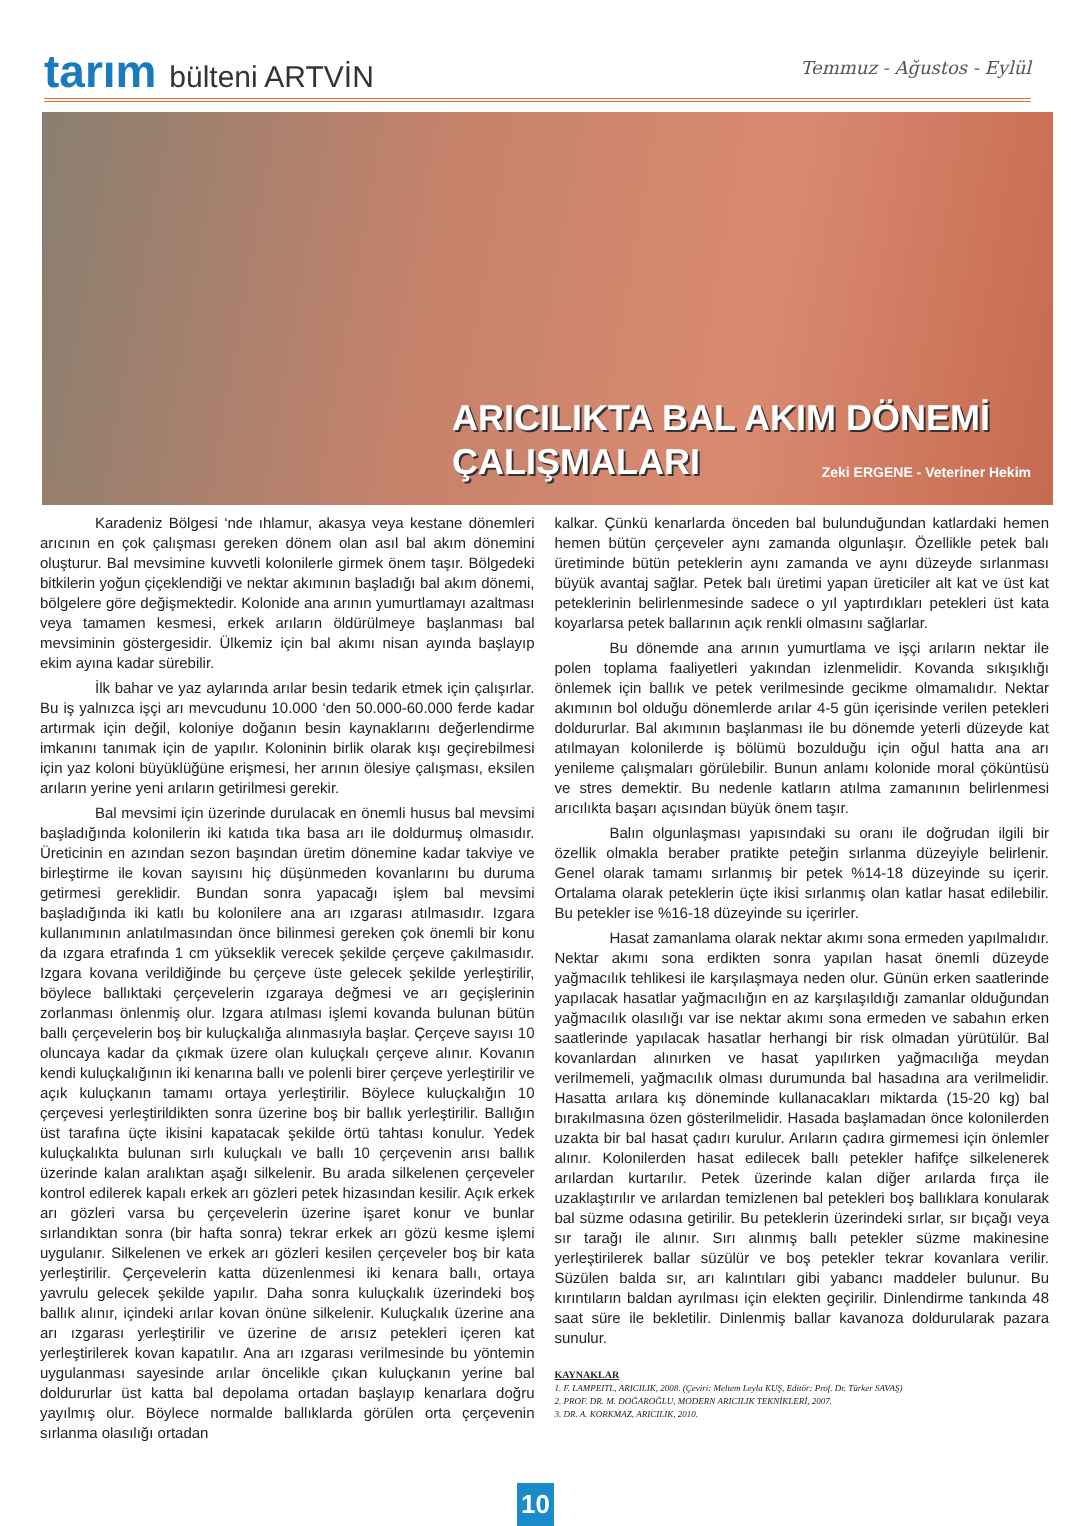tarım bülteni ARTVİN
Temmuz - Ağustos - Eylül
ARICILIKTA BAL AKIM DÖNEMİ ÇALIŞMALARI
Zeki ERGENE - Veteriner Hekim
Karadeniz Bölgesi ‘nde ıhlamur, akasya veya kestane dönemleri arıcının en çok çalışması gereken dönem olan asıl bal akım dönemini oluşturur. Bal mevsimine kuvvetli kolonilerle girmek önem taşır. Bölgedeki bitkilerin yoğun çiçeklendiği ve nektar akımının başladığı bal akım dönemi, bölgelere göre değişmektedir. Kolonide ana arının yumurtlamayı azaltması veya tamamen kesmesi, erkek arıların öldürülmeye başlanması bal mevsiminin göstergesidir. Ülkemiz için bal akımı nisan ayında başlayıp ekim ayına kadar sürebilir.
İlk bahar ve yaz aylarında arılar besin tedarik etmek için çalışırlar. Bu iş yalnızca işçi arı mevcudunu 10.000 ‘den 50.000-60.000 ferde kadar artırmak için değil, koloniye doğanın besin kaynaklarını değerlendirme imkanını tanımak için de yapılır. Koloninin birlik olarak kışı geçirebilmesi için yaz koloni büyüklüğüne erişmesi, her arının ölesiye çalışması, eksilen arıların yerine yeni arıların getirilmesi gerekir.
Bal mevsimi için üzerinde durulacak en önemli husus bal mevsimi başladığında kolonilerin iki katıda tıka basa arı ile doldurmuş olmasıdır. Üreticinin en azından sezon başından üretim dönemine kadar takviye ve birleştirme ile kovan sayısını hiç düşünmeden kovanlarını bu duruma getirmesi gereklidir. Bundan sonra yapacağı işlem bal mevsimi başladığında iki katlı bu kolonilere ana arı ızgarası atılmasıdır. Izgara kullanımının anlatılmasından önce bilinmesi gereken çok önemli bir konu da ızgara etrafında 1 cm yükseklik verecek şekilde çerçeve çakılmasıdır. Izgara kovana verildiğinde bu çerçeve üste gelecek şekilde yerleştirilir, böylece ballıktaki çerçevelerin ızgaraya değmesi ve arı geçişlerinin zorlanması önlenmiş olur. Izgara atılması işlemi kovanda bulunan bütün ballı çerçevelerin boş bir kuluçkalığa alınmasıyla başlar. Çerçeve sayısı 10 oluncaya kadar da çıkmak üzere olan kuluçkalı çerçeve alınır. Kovanın kendi kuluçkalığının iki kenarına ballı ve polenli birer çerçeve yerleştirilir ve açık kuluçkanın tamamı ortaya yerleştirilir. Böylece kuluçkalığın 10 çerçevesi yerleştirildikten sonra üzerine boş bir ballık yerleştirilir. Ballığın üst tarafına üçte ikisini kapatacak şekilde örtü tahtası konulur. Yedek kuluçkalıkta bulunan sırlı kuluçkalı ve ballı 10 çerçevenin arısı ballık üzerinde kalan aralıktan aşağı silkelenir. Bu arada silkelenen çerçeveler kontrol edilerek kapalı erkek arı gözleri petek hizasından kesilir. Açık erkek arı gözleri varsa bu çerçevelerin üzerine işaret konur ve bunlar sırlandıktan sonra (bir hafta sonra) tekrar erkek arı gözü kesme işlemi uygulanır. Silkelenen ve erkek arı gözleri kesilen çerçeveler boş bir kata yerleştirilir. Çerçevelerin katta düzenlenmesi iki kenara ballı, ortaya yavrulu gelecek şekilde yapılır. Daha sonra kuluçkalık üzerindeki boş ballık alınır, içindeki arılar kovan önüne silkelenir. Kuluçkalık üzerine ana arı ızgarası yerleştirilir ve üzerine de arısız petekleri içeren kat yerleştirilerek kovan kapatılır. Ana arı ızgarası verilmesinde bu yöntemin uygulanması sayesinde arılar öncelikle çıkan kuluçkanın yerine bal doldururlar üst katta bal depolama ortadan başlayıp kenarlara doğru yayılmış olur. Böylece normalde ballıklarda görülen orta çerçevenin sırlanma olasılığı ortadan
kalkar. Çünkü kenarlarda önceden bal bulunduğundan katlardaki hemen hemen bütün çerçeveler aynı zamanda olgunlaşır. Özellikle petek balı üretiminde bütün peteklerin aynı zamanda ve aynı düzeyde sırlanması büyük avantaj sağlar. Petek balı üretimi yapan üreticiler alt kat ve üst kat peteklerinin belirlenmesinde sadece o yıl yaptırdıkları petekleri üst kata koyarlarsa petek ballarının açık renkli olmasını sağlarlar.
Bu dönemde ana arının yumurtlama ve işçi arıların nektar ile polen toplama faaliyetleri yakından izlenmelidir. Kovanda sıkışıklığı önlemek için ballık ve petek verilmesinde gecikme olmamalıdır. Nektar akımının bol olduğu dönemlerde arılar 4-5 gün içerisinde verilen petekleri doldururlar. Bal akımının başlanması ile bu dönemde yeterli düzeyde kat atılmayan kolonilerde iş bölümü bozulduğu için oğul hatta ana arı yenileme çalışmaları görülebilir. Bunun anlamı kolonide moral çöküntüsü ve stres demektir. Bu nedenle katların atılma zamanının belirlenmesi arıcılıkta başarı açısından büyük önem taşır.
Balın olgunlaşması yapısındaki su oranı ile doğrudan ilgili bir özellik olmakla beraber pratikte peteğin sırlanma düzeyiyle belirlenir. Genel olarak tamamı sırlanmış bir petek %14-18 düzeyinde su içerir. Ortalama olarak peteklerin üçte ikisi sırlanmış olan katlar hasat edilebilir. Bu petekler ise %16-18 düzeyinde su içerirler.
Hasat zamanlama olarak nektar akımı sona ermeden yapılmalıdır. Nektar akımı sona erdikten sonra yapılan hasat önemli düzeyde yağmacılık tehlikesi ile karşılaşmaya neden olur. Günün erken saatlerinde yapılacak hasatlar yağmacılığın en az karşılaşıldığı zamanlar olduğundan yağmacılık olasılığı var ise nektar akımı sona ermeden ve sabahın erken saatlerinde yapılacak hasatlar herhangi bir risk olmadan yürütülür. Bal kovanlardan alınırken ve hasat yapılırken yağmacılığa meydan verilmemeli, yağmacılık olması durumunda bal hasadına ara verilmelidir. Hasatta arılara kış döneminde kullanacakları miktarda (15-20 kg) bal bırakılmasına özen gösterilmelidir. Hasada başlamadan önce kolonilerden uzakta bir bal hasat çadırı kurulur. Arıların çadıra girmemesi için önlemler alınır. Kolonilerden hasat edilecek ballı petekler hafifçe silkelenerek arılardan kurtarılır. Petek üzerinde kalan diğer arılarda fırça ile uzaklaştırılır ve arılardan temizlenen bal petekleri boş ballıklara konularak bal süzme odasına getirilir. Bu peteklerin üzerindeki sırlar, sır bıçağı veya sır tarağı ile alınır. Sırı alınmış ballı petekler süzme makinesine yerleştirilerek ballar süzülür ve boş petekler tekrar kovanlara verilir. Süzülen balda sır, arı kalıntıları gibi yabancı maddeler bulunur. Bu kırıntıların baldan ayrılması için elekten geçirilir. Dinlendirme tankında 48 saat süre ile bekletilir. Dinlenmiş ballar kavanoza doldurularak pazara sunulur.
KAYNAKLAR
1. F. LAMPEITL, ARICILIK, 2008. (Çeviri: Meltem Leyla KUŞ, Editör: Prof. Dr. Türker SAVAŞ)
2. PROF. DR. M. DOĞAROĞLU, MODERN ARICILIK TEKNİKLERİ, 2007.
3. DR. A. KORKMAZ, ARICILIK, 2010.
10